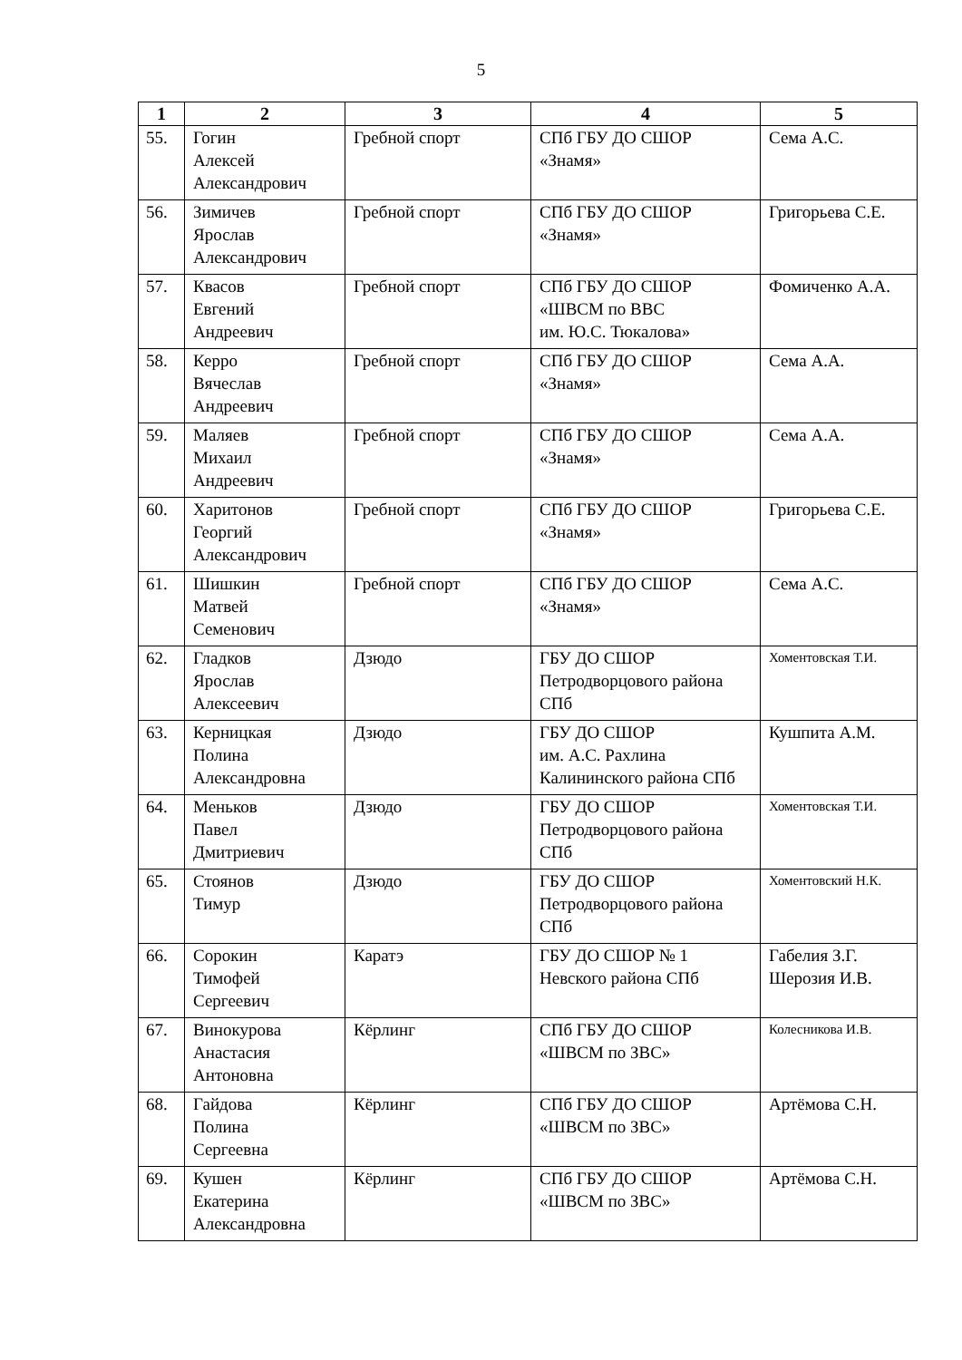5
| 1 | 2 | 3 | 4 | 5 |
| --- | --- | --- | --- | --- |
| 55. | Гогин Алексей Александрович | Гребной спорт | СПб ГБУ ДО СШОР «Знамя» | Сема А.С. |
| 56. | Зимичев Ярослав Александрович | Гребной спорт | СПб ГБУ ДО СШОР «Знамя» | Григорьева С.Е. |
| 57. | Квасов Евгений Андреевич | Гребной спорт | СПб ГБУ ДО СШОР «ШВСМ по ВВС им. Ю.С. Тюкалова» | Фомиченко А.А. |
| 58. | Керро Вячеслав Андреевич | Гребной спорт | СПб ГБУ ДО СШОР «Знамя» | Сема А.А. |
| 59. | Маляев Михаил Андреевич | Гребной спорт | СПб ГБУ ДО СШОР «Знамя» | Сема А.А. |
| 60. | Харитонов Георгий Александрович | Гребной спорт | СПб ГБУ ДО СШОР «Знамя» | Григорьева С.Е. |
| 61. | Шишкин Матвей Семенович | Гребной спорт | СПб ГБУ ДО СШОР «Знамя» | Сема А.С. |
| 62. | Гладков Ярослав Алексеевич | Дзюдо | ГБУ ДО СШОР Петродворцового района СПб | Хоментовская Т.И. |
| 63. | Керницкая Полина Александровна | Дзюдо | ГБУ ДО СШОР им. А.С. Рахлина Калининского района СПб | Кушпита А.М. |
| 64. | Меньков Павел Дмитриевич | Дзюдо | ГБУ ДО СШОР Петродворцового района СПб | Хоментовская Т.И. |
| 65. | Стоянов Тимур | Дзюдо | ГБУ ДО СШОР Петродворцового района СПб | Хоментовский Н.К. |
| 66. | Сорокин Тимофей Сергеевич | Каратэ | ГБУ ДО СШОР № 1 Невского района СПб | Габелия З.Г. Шерозия И.В. |
| 67. | Винокурова Анастасия Антоновна | Кёрлинг | СПб ГБУ ДО СШОР «ШВСМ по ЗВС» | Колесникова И.В. |
| 68. | Гайдова Полина Сергеевна | Кёрлинг | СПб ГБУ ДО СШОР «ШВСМ по ЗВС» | Артёмова С.Н. |
| 69. | Кушен Екатерина Александровна | Кёрлинг | СПб ГБУ ДО СШОР «ШВСМ по ЗВС» | Артёмова С.Н. |